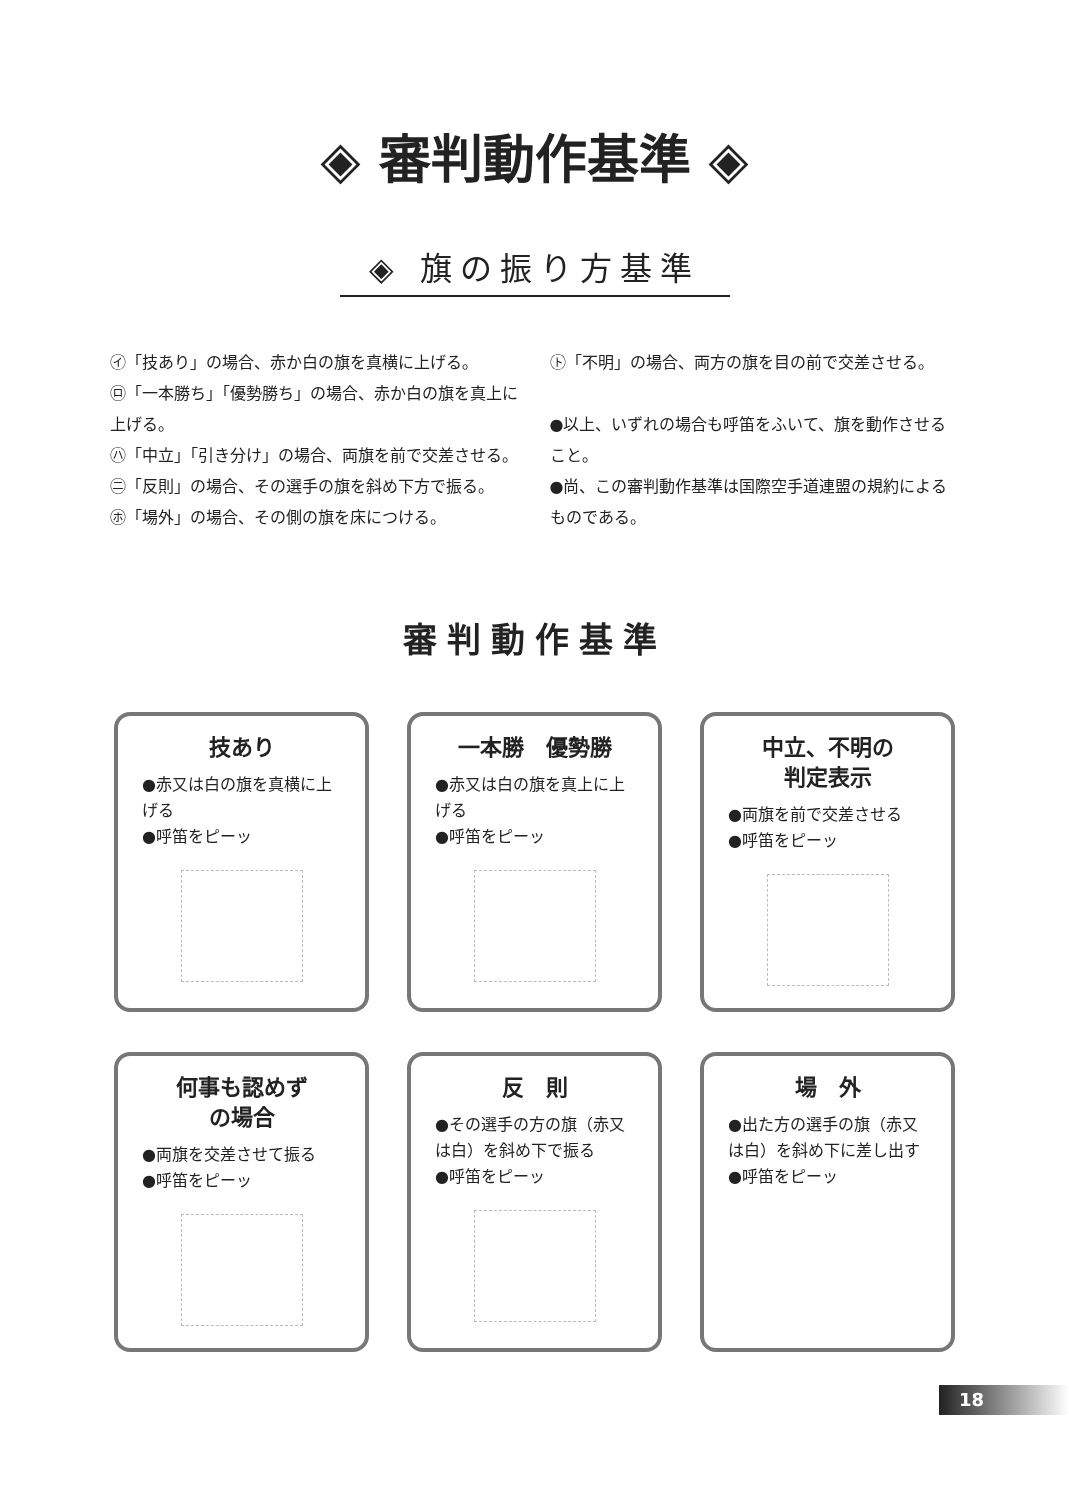◈ 審判動作基準 ◈
◈ 旗の振り方基準
㋑「技あり」の場合、赤か白の旗を真横に上げる。
㋺「一本勝ち」「優勢勝ち」の場合、赤か白の旗を真上に上げる。
㋩「中立」「引き分け」の場合、両旗を前で交差させる。
㊁「反則」の場合、その選手の旗を斜め下方で振る。
㋭「場外」の場合、その側の旗を床につける。
㋣「不明」の場合、両方の旗を目の前で交差させる。
●以上、いずれの場合も呼笛をふいて、旗を動作させること。
●尚、この審判動作基準は国際空手道連盟の規約によるものである。
審判動作基準
技あり
●赤又は白の旗を真横に上げる
●呼笛をピーッ
一本勝　優勢勝
●赤又は白の旗を真上に上げる
●呼笛をピーッ
中立、不明の
判定表示
●両旗を前で交差させる
●呼笛をピーッ
何事も認めず
の場合
●両旗を交差させて振る
●呼笛をピーッ
反　則
●その選手の方の旗（赤又は白）を斜め下で振る
●呼笛をピーッ
場　外
●出た方の選手の旗（赤又は白）を斜め下に差し出す
●呼笛をピーッ
18